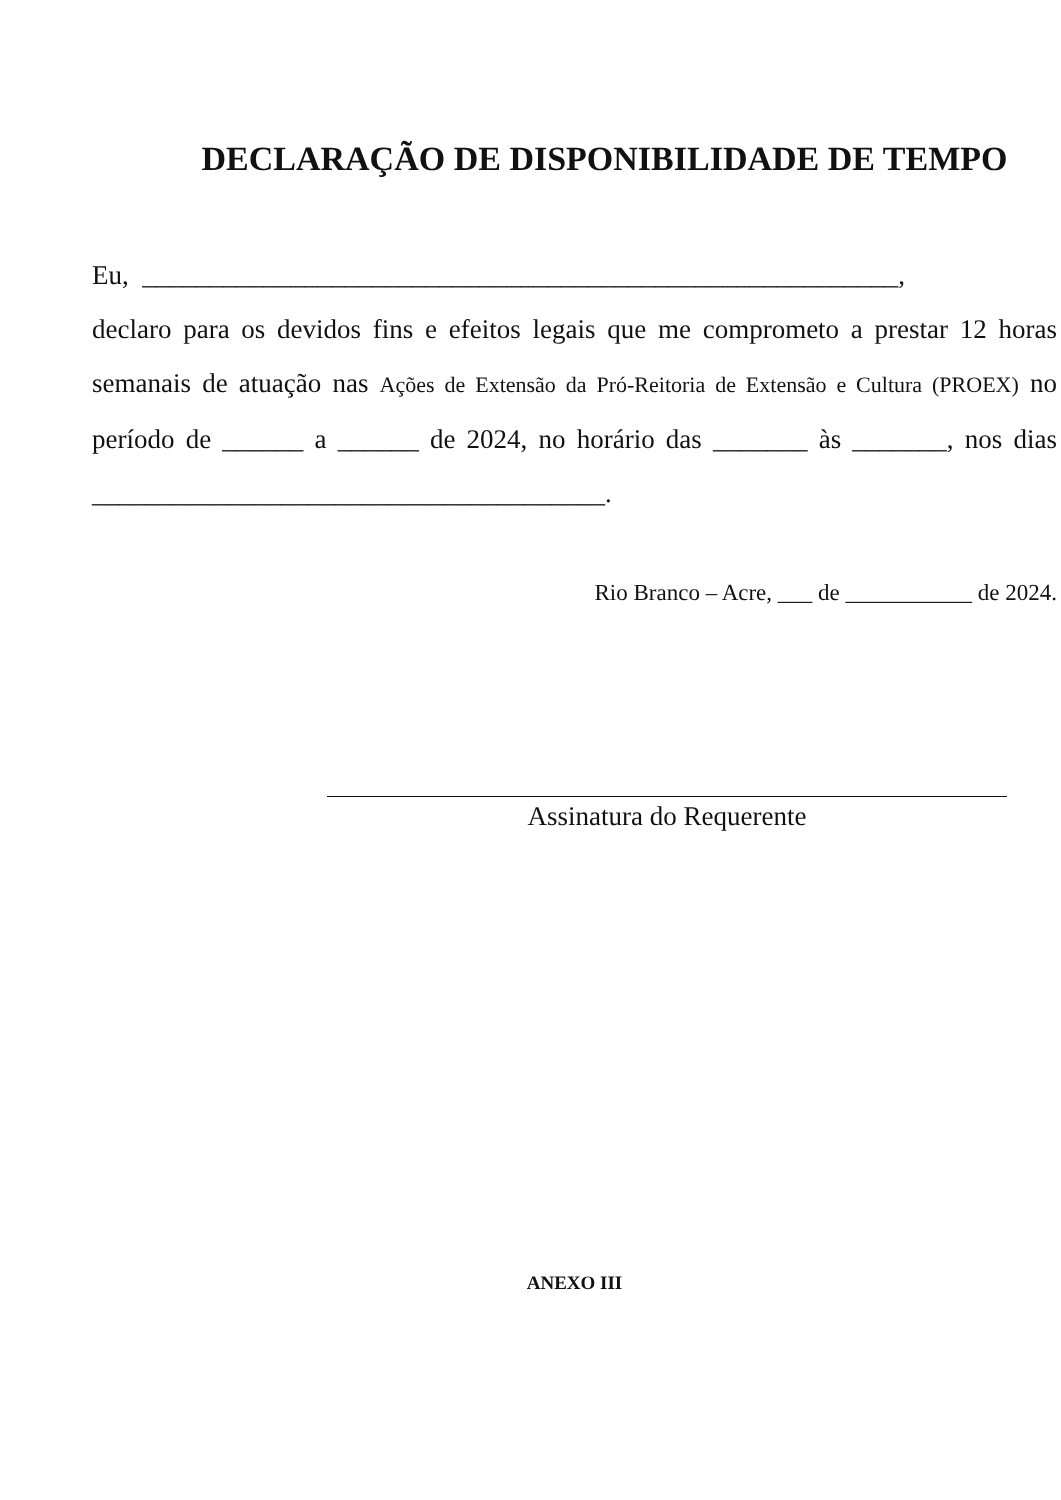DECLARAÇÃO DE DISPONIBILIDADE DE TEMPO
Eu, ________________________________________________________,
declaro para os devidos fins e efeitos legais que me comprometo a prestar 12 horas semanais de atuação nas Ações de Extensão da Pró-Reitoria de Extensão e Cultura (PROEX) no período de ______ a ______ de 2024, no horário das _______ às _______, nos dias ______________________________________.
Rio Branco – Acre, ___ de ___________ de 2024.
Assinatura do Requerente
ANEXO III